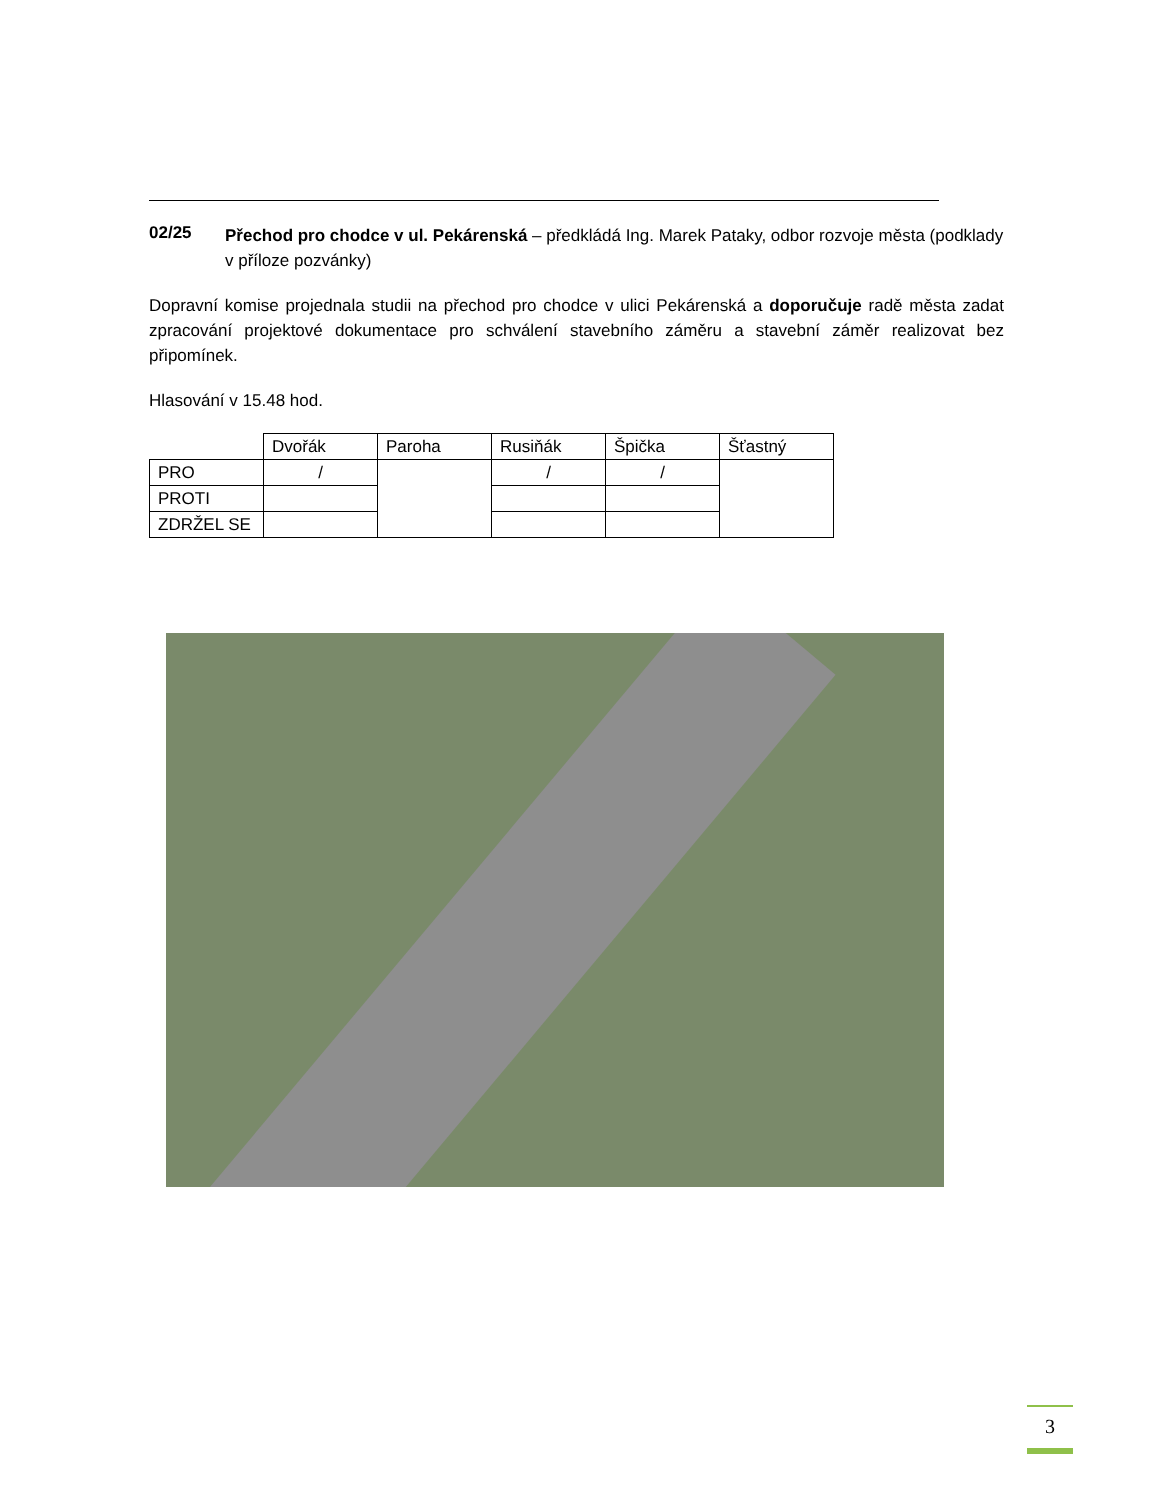02/25
Přechod pro chodce v ul. Pekárenská – předkládá Ing. Marek Pataky, odbor rozvoje města (podklady v příloze pozvánky)
Dopravní komise projednala studii na přechod pro chodce v ulici Pekárenská a doporučuje radě města zadat zpracování projektové dokumentace pro schválení stavebního záměru a stavební záměr realizovat bez připomínek.
Hlasování v 15.48 hod.
| | Dvořák | Paroha | Rusiňák | Špička | Šťastný |
| PRO | / | | / | / | |
| PROTI | | | | | |
| ZDRŽEL SE | | | | | |
3